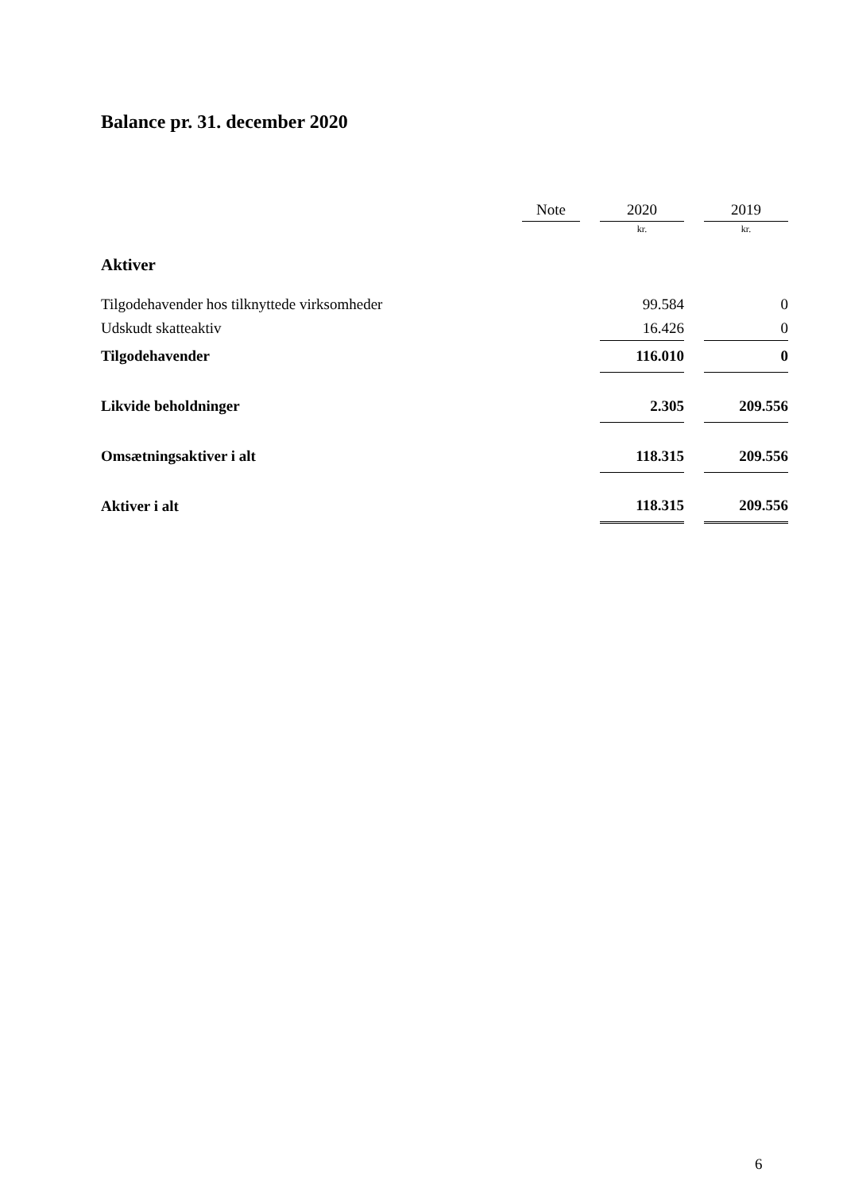Balance pr. 31. december 2020
| | Note | | 2020 | | 2019 |
| --- | --- | --- | --- | --- | --- |
| | | | kr. | | kr. |
| Aktiver | | | | | |
| Tilgodehavender hos tilknyttede virksomheder | | | 99.584 | | 0 |
| Udskudt skatteaktiv | | | 16.426 | | 0 |
| Tilgodehavender | | | 116.010 | | 0 |
| Likvide beholdninger | | | 2.305 | | 209.556 |
| Omsætningsaktiver i alt | | | 118.315 | | 209.556 |
| Aktiver i alt | | | 118.315 | | 209.556 |
6